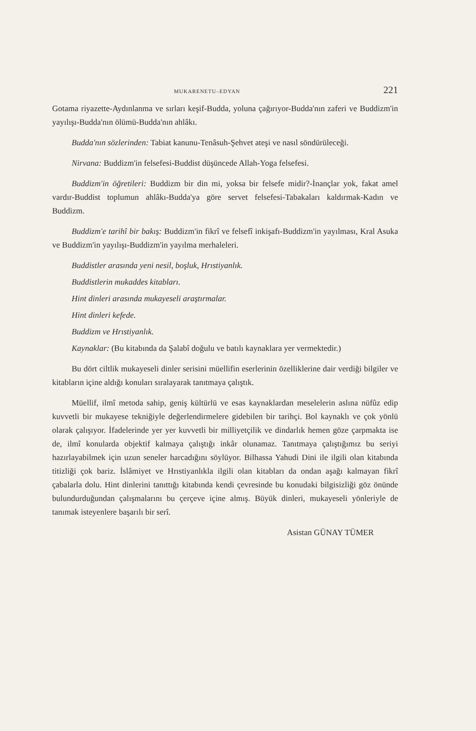MUKARENETU–EDYAN 221
Gotama riyazette-Aydınlanma ve sırları keşif-Budda, yoluna çağırıyor-Budda'nın zaferi ve Buddizm'in yayılışı-Budda'nın ölümü-Budda'nın ahlâkı.
Budda'nın sözlerinden: Tabiat kanunu-Tenâsuh-Şehvet ateşi ve nasıl söndürüleceği.
Nirvana: Buddizm'in felsefesi-Buddist düşüncede Allah-Yoga felsefesi.
Buddizm'in öğretileri: Buddizm bir din mi, yoksa bir felsefe midir?-İnançlar yok, fakat amel vardır-Buddist toplumun ahlâkı-Budda'ya göre servet felsefesi-Tabakaları kaldırmak-Kadın ve Buddizm.
Buddizm'e tarihî bir bakış: Buddizm'in fikrî ve felsefî inkişafı-Buddizm'in yayılması, Kral Asuka ve Buddizm'in yayılışı-Buddizm'in yayılma merhaleleri.
Buddistler arasında yeni nesil, boşluk, Hrıstiyanlık.
Buddistlerin mukaddes kitabları.
Hint dinleri arasında mukayeseli araştırmalar.
Hint dinleri kefede.
Buddizm ve Hrıstiyanlık.
Kaynaklar: (Bu kitabında da Şalabî doğulu ve batılı kaynaklara yer vermektedir.)
Bu dört ciltlik mukayeseli dinler serisini müellifin eserlerinin özelliklerine dair verdiği bilgiler ve kitabların içine aldığı konuları sıralayarak tanıtmaya çalıştık.
Müellif, ilmî metoda sahip, geniş kültürlü ve esas kaynaklardan meselelerin aslına nüfûz edip kuvvetli bir mukayese tekniğiyle değerlendirmelere gidebilen bir tarihçi. Bol kaynaklı ve çok yönlü olarak çalışıyor. İfadelerinde yer yer kuvvetli bir milliyetçilik ve dindarlık hemen göze çarpmakta ise de, ilmî konularda objektif kalmaya çalıştığı inkâr olunamaz. Tanıtmaya çalıştığımız bu seriyi hazırlayabilmek için uzun seneler harcadığını söylüyor. Bilhassa Yahudi Dini ile ilgili olan kitabında titizliği çok bariz. İslâmiyet ve Hrıstiyanlıkla ilgili olan kitabları da ondan aşağı kalmayan fikrî çabalarla dolu. Hint dinlerini tanıttığı kitabında kendi çevresinde bu konudaki bilgisizliği göz önünde bulundurduğundan çalışmalarını bu çerçeve içine almış. Büyük dinleri, mukayeseli yönleriyle de tanımak isteyenlere başarılı bir serî.
Asistan GÜNAY TÜMER